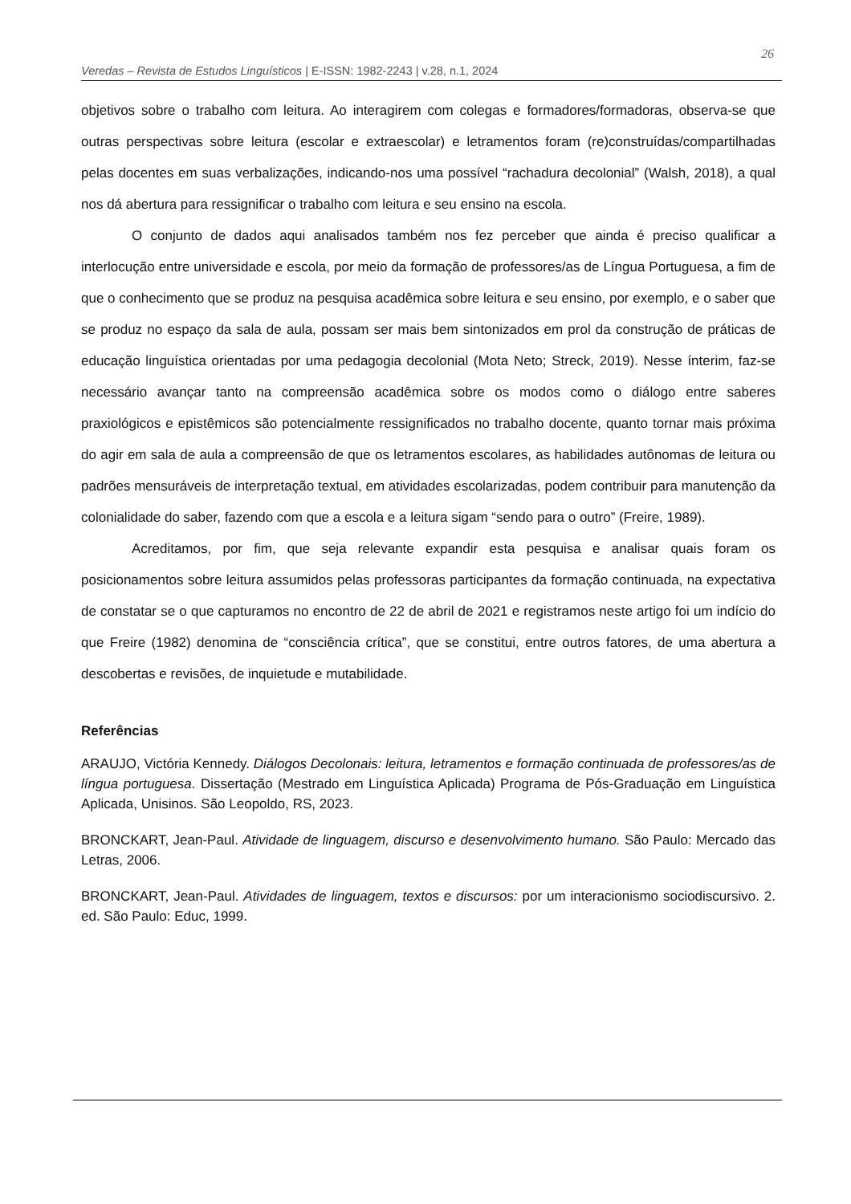Veredas – Revista de Estudos Linguísticos | E-ISSN: 1982-2243 | v.28, n.1, 2024
26
objetivos sobre o trabalho com leitura. Ao interagirem com colegas e formadores/formadoras, observa-se que outras perspectivas sobre leitura (escolar e extraescolar) e letramentos foram (re)construídas/compartilhadas pelas docentes em suas verbalizações, indicando-nos uma possível “rachadura decolonial” (Walsh, 2018), a qual nos dá abertura para ressignificar o trabalho com leitura e seu ensino na escola.
O conjunto de dados aqui analisados também nos fez perceber que ainda é preciso qualificar a interlocução entre universidade e escola, por meio da formação de professores/as de Língua Portuguesa, a fim de que o conhecimento que se produz na pesquisa acadêmica sobre leitura e seu ensino, por exemplo, e o saber que se produz no espaço da sala de aula, possam ser mais bem sintonizados em prol da construção de práticas de educação linguística orientadas por uma pedagogia decolonial (Mota Neto; Streck, 2019). Nesse ínterim, faz-se necessário avançar tanto na compreensão acadêmica sobre os modos como o diálogo entre saberes praxiológicos e epistêmicos são potencialmente ressignificados no trabalho docente, quanto tornar mais próxima do agir em sala de aula a compreensão de que os letramentos escolares, as habilidades autônomas de leitura ou padrões mensuráveis de interpretação textual, em atividades escolarizadas, podem contribuir para manutenção da colonialidade do saber, fazendo com que a escola e a leitura sigam “sendo para o outro” (Freire, 1989).
Acreditamos, por fim, que seja relevante expandir esta pesquisa e analisar quais foram os posicionamentos sobre leitura assumidos pelas professoras participantes da formação continuada, na expectativa de constatar se o que capturamos no encontro de 22 de abril de 2021 e registramos neste artigo foi um indício do que Freire (1982) denomina de “consciência crítica”, que se constitui, entre outros fatores, de uma abertura a descobertas e revisões, de inquietude e mutabilidade.
Referências
ARAUJO, Victória Kennedy. Diálogos Decolonais: leitura, letramentos e formação continuada de professores/as de língua portuguesa. Dissertação (Mestrado em Linguística Aplicada) Programa de Pós-Graduação em Linguística Aplicada, Unisinos. São Leopoldo, RS, 2023.
BRONCKART, Jean-Paul. Atividade de linguagem, discurso e desenvolvimento humano. São Paulo: Mercado das Letras, 2006.
BRONCKART, Jean-Paul. Atividades de linguagem, textos e discursos: por um interacionismo sociodiscursivo. 2. ed. São Paulo: Educ, 1999.